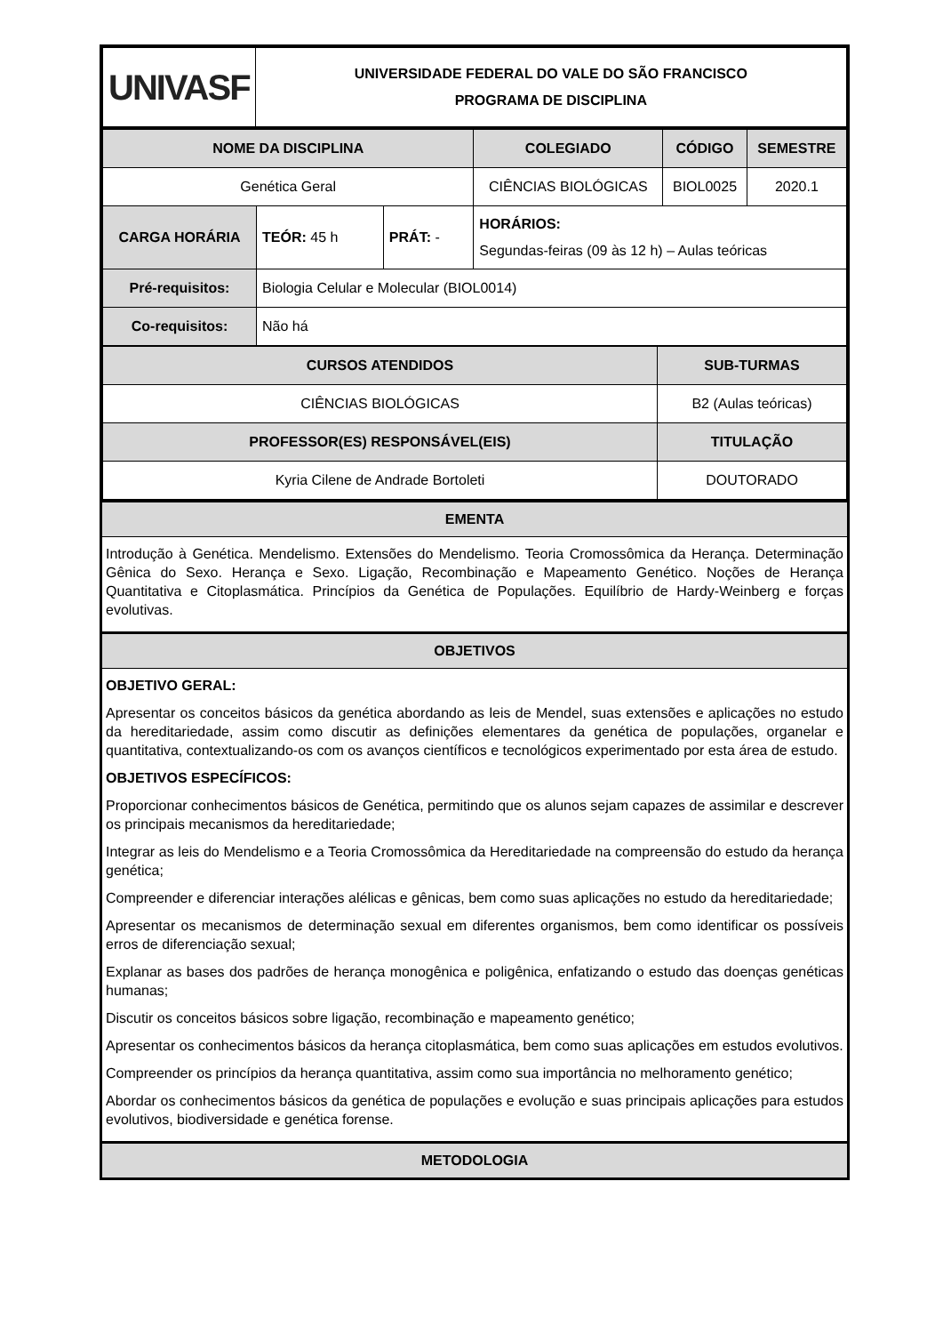| UNIVASF | UNIVERSIDADE FEDERAL DO VALE DO SÃO FRANCISCO PROGRAMA DE DISCIPLINA |
| NOME DA DISCIPLINA | | | COLEGIADO | CÓDIGO | SEMESTRE |
| --- | --- | --- | --- | --- | --- |
| Genética Geral | | | CIÊNCIAS BIOLÓGICAS | BIOL0025 | 2020.1 |
| CARGA HORÁRIA | TEÓR: 45 h | PRÁT: - | HORÁRIOS: Segundas-feiras (09 às 12 h) – Aulas teóricas | | |
| Pré-requisitos: | Biologia Celular e Molecular (BIOL0014) | | | | |
| Co-requisitos: | Não há | | | | |
| CURSOS ATENDIDOS | SUB-TURMAS |
| --- | --- |
| CIÊNCIAS BIOLÓGICAS | B2 (Aulas teóricas) |
| PROFESSOR(ES) RESPONSÁVEL(EIS) | TITULAÇÃO |
| Kyria Cilene de Andrade Bortoleti | DOUTORADO |
EMENTA
Introdução à Genética. Mendelismo. Extensões do Mendelismo. Teoria Cromossômica da Herança. Determinação Gênica do Sexo. Herança e Sexo. Ligação, Recombinação e Mapeamento Genético. Noções de Herança Quantitativa e Citoplasmática. Princípios da Genética de Populações. Equilíbrio de Hardy-Weinberg e forças evolutivas.
OBJETIVOS
OBJETIVO GERAL:
Apresentar os conceitos básicos da genética abordando as leis de Mendel, suas extensões e aplicações no estudo da hereditariedade, assim como discutir as definições elementares da genética de populações, organelar e quantitativa, contextualizando-os com os avanços científicos e tecnológicos experimentado por esta área de estudo.
OBJETIVOS ESPECÍFICOS:
Proporcionar conhecimentos básicos de Genética, permitindo que os alunos sejam capazes de assimilar e descrever os principais mecanismos da hereditariedade;
Integrar as leis do Mendelismo e a Teoria Cromossômica da Hereditariedade na compreensão do estudo da herança genética;
Compreender e diferenciar interações alélicas e gênicas, bem como suas aplicações no estudo da hereditariedade;
Apresentar os mecanismos de determinação sexual em diferentes organismos, bem como identificar os possíveis erros de diferenciação sexual;
Explanar as bases dos padrões de herança monogênica e poligênica, enfatizando o estudo das doenças genéticas humanas;
Discutir os conceitos básicos sobre ligação, recombinação e mapeamento genético;
Apresentar os conhecimentos básicos da herança citoplasmática, bem como suas aplicações em estudos evolutivos.
Compreender os princípios da herança quantitativa, assim como sua importância no melhoramento genético;
Abordar os conhecimentos básicos da genética de populações e evolução e suas principais aplicações para estudos evolutivos, biodiversidade e genética forense.
METODOLOGIA